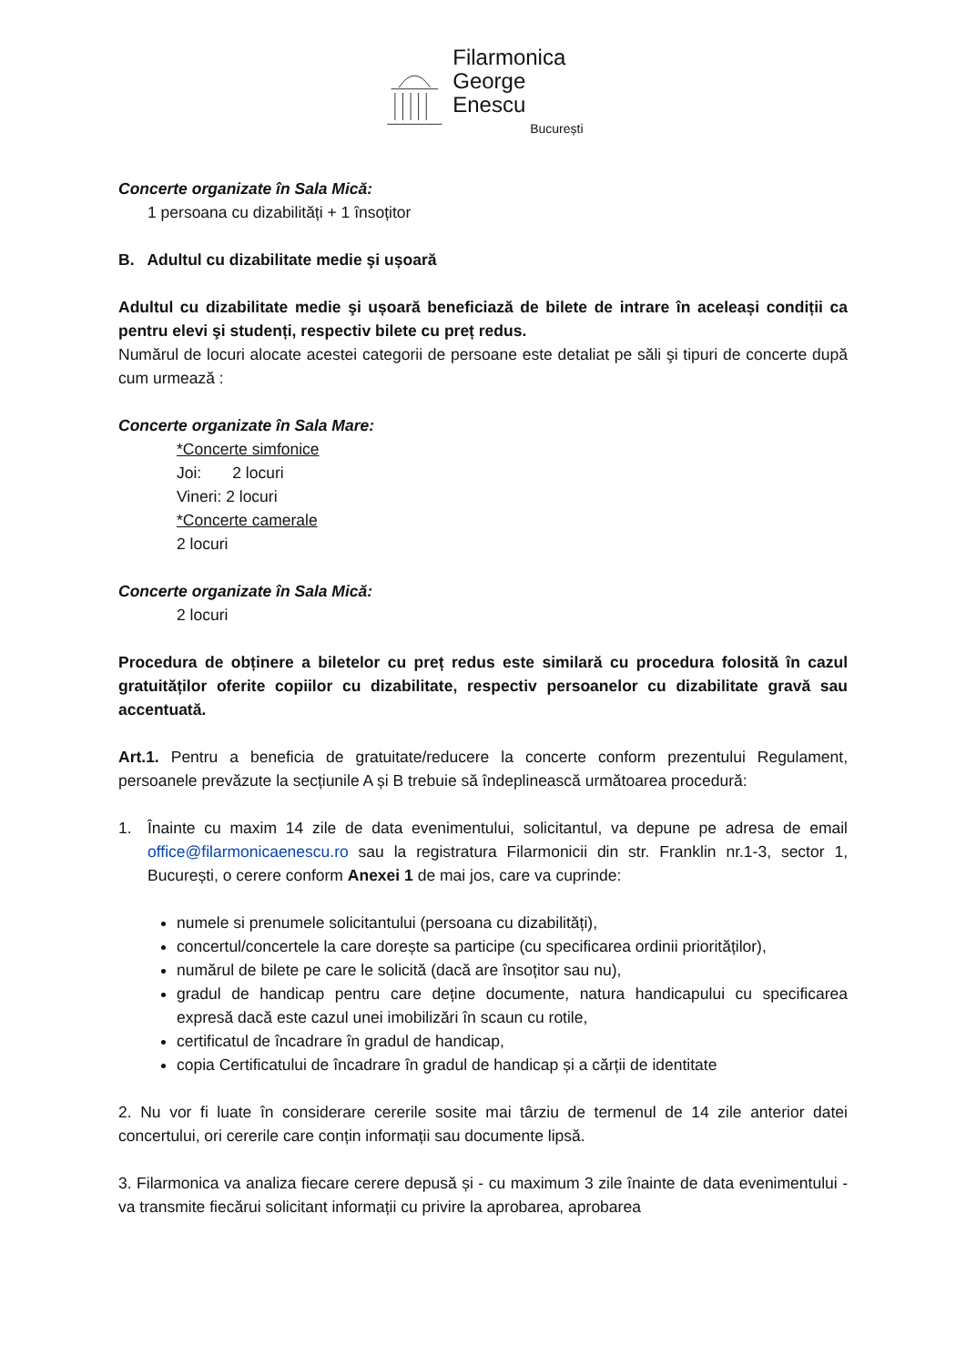Filarmonica
George Enescu
București
Concerte organizate în Sala Mică:
1 persoana cu dizabilități + 1 însoțitor
B. Adultul cu dizabilitate medie şi ușoară
Adultul cu dizabilitate medie şi ușoară beneficiază de bilete de intrare în aceleași condiții ca pentru elevi şi studenți, respectiv bilete cu preț redus.
Numărul de locuri alocate acestei categorii de persoane este detaliat pe săli şi tipuri de concerte după cum urmează :
Concerte organizate în Sala Mare:
*Concerte simfonice
Joi: 2 locuri
Vineri: 2 locuri
*Concerte camerale
2 locuri
Concerte organizate în Sala Mică:
2 locuri
Procedura de obținere a biletelor cu preț redus este similară cu procedura folosită în cazul gratuităților oferite copiilor cu dizabilitate, respectiv persoanelor cu dizabilitate gravă sau accentuată.
Art.1. Pentru a beneficia de gratuitate/reducere la concerte conform prezentului Regulament, persoanele prevăzute la secțiunile A și B trebuie să îndeplinească următoarea procedură:
1. Înainte cu maxim 14 zile de data evenimentului, solicitantul, va depune pe adresa de email office@filarmonicaenescu.ro sau la registratura Filarmonicii din str. Franklin nr.1-3, sector 1, București, o cerere conform Anexei 1 de mai jos, care va cuprinde:
numele si prenumele solicitantului (persoana cu dizabilități),
concertul/concertele la care dorește sa participe (cu specificarea ordinii priorităților),
numărul de bilete pe care le solicită (dacă are însoțitor sau nu),
gradul de handicap pentru care deține documente, natura handicapului cu specificarea expresă dacă este cazul unei imobilizări în scaun cu rotile,
certificatul de încadrare în gradul de handicap,
copia Certificatului de încadrare în gradul de handicap și a cărții de identitate
2. Nu vor fi luate în considerare cererile sosite mai târziu de termenul de 14 zile anterior datei concertului, ori cererile care conțin informații sau documente lipsă.
3. Filarmonica va analiza fiecare cerere depusă și - cu maximum 3 zile înainte de data evenimentului - va transmite fiecărui solicitant informații cu privire la aprobarea, aprobarea